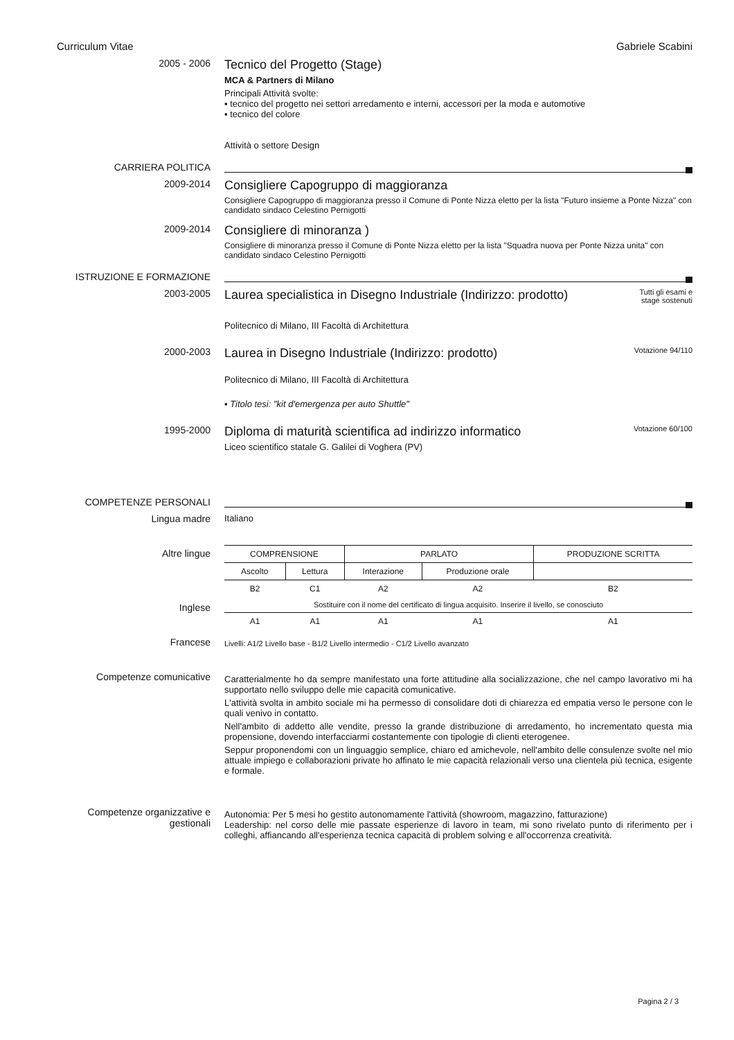Curriculum Vitae Gabriele Scabini
2005 - 2006
Tecnico del Progetto (Stage)
MCA & Partners di Milano
Principali Attività svolte:
▪ tecnico del progetto nei settori arredamento e interni, accessori per la moda e automotive
▪ tecnico del colore
Attività o settore Design
CARRIERA POLITICA
2009-2014
Consigliere Capogruppo di maggioranza
Consigliere Capogruppo di maggioranza presso il Comune di Ponte Nizza eletto per la lista "Futuro insieme a Ponte Nizza" con candidato sindaco Celestino Pernigotti
2009-2014
Consigliere di minoranza )
Consigliere di minoranza presso il Comune di Ponte Nizza eletto per la lista "Squadra nuova per Ponte Nizza unita" con candidato sindaco Celestino Pernigotti
ISTRUZIONE E FORMAZIONE
2003-2005
Tutti gli esami e
stage sostenuti
Laurea specialistica in Disegno Industriale (Indirizzo: prodotto)
Politecnico di Milano, III Facoltà di Architettura
2000-2003
Votazione 94/110
Laurea in Disegno Industriale (Indirizzo: prodotto)
Politecnico di Milano, III Facoltà di Architettura
▪ Titolo tesi: "kit d'emergenza per auto Shuttle"
1995-2000
Votazione 60/100
Diploma di maturità scientifica ad indirizzo informatico
Liceo scientifico statale G. Galilei di Voghera (PV)
COMPETENZE PERSONALI
Lingua madre Italiano
Altre lingue
Inglese
Francese
| COMPRENSIONE | | PARLATO | | PRODUZIONE SCRITTA |
| --- | --- | --- | --- | --- |
| Ascolto | Lettura | Interazione | Produzione orale | |
| B2 | C1 | A2 | A2 | B2 |
| Sostituire con il nome del certificato di lingua acquisito. Inserire il livello, se conosciuto | | | | |
| A1 | A1 | A1 | A1 | A1 |
Livelli: A1/2 Livello base - B1/2 Livello intermedio - C1/2 Livello avanzato
Competenze comunicative
Caratterialmente ho da sempre manifestato una forte attitudine alla socializzazione, che nel campo lavorativo mi ha supportato nello sviluppo delle mie capacità comunicative.
L'attività svolta in ambito sociale mi ha permesso di consolidare doti di chiarezza ed empatia verso le persone con le quali venivo in contatto.
Nell'ambito di addetto alle vendite, presso la grande distribuzione di arredamento, ho incrementato questa mia propensione, dovendo interfacciarmi costantemente con tipologie di clienti eterogenee.
Seppur proponendomi con un linguaggio semplice, chiaro ed amichevole, nell'ambito delle consulenze svolte nel mio attuale impiego e collaborazioni private ho affinato le mie capacità relazionali verso una clientela più tecnica, esigente e formale.
Competenze organizzative e gestionali
Autonomia: Per 5 mesi ho gestito autonomamente l'attività (showroom, magazzino, fatturazione)
Leadership: nel corso delle mie passate esperienze di lavoro in team, mi sono rivelato punto di riferimento per i colleghi, affiancando all'esperienza tecnica capacità di problem solving e all'occorrenza creatività.
Pagina 2 / 3